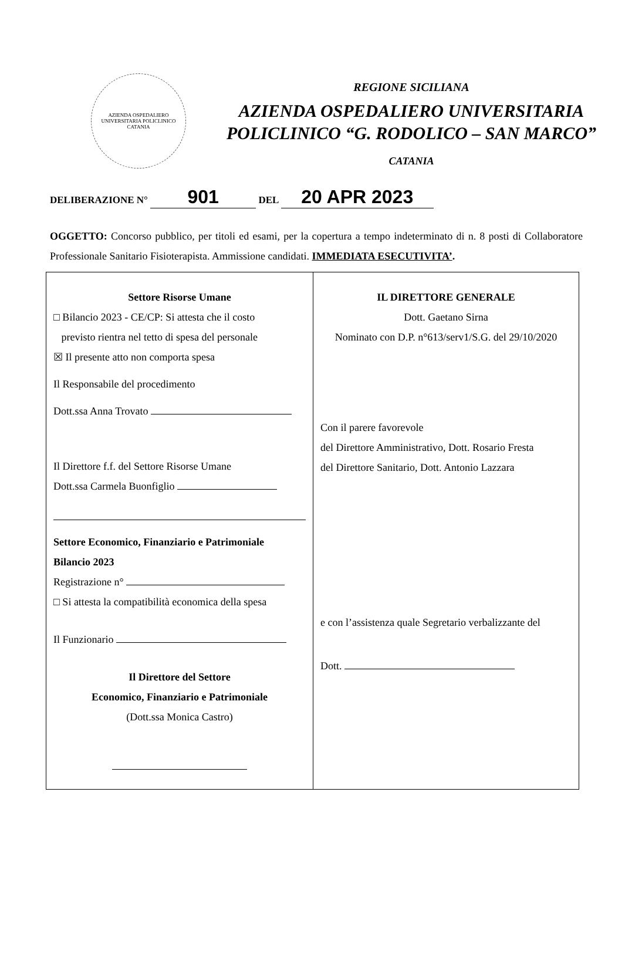AZIENDA OSPEDALIERO UNIVERSITARIA POLICLINICO
CATANIA
REGIONE SICILIANA
AZIENDA OSPEDALIERO UNIVERSITARIA
POLICLINICO “G. RODOLICO – SAN MARCO”
CATANIA
DELIBERAZIONE N° 901 DEL 20 APR 2023
OGGETTO: Concorso pubblico, per titoli ed esami, per la copertura a tempo indeterminato di n. 8 posti di Collaboratore Professionale Sanitario Fisioterapista. Ammissione candidati. IMMEDIATA ESECUTIVITA’.
Settore Risorse Umane
□ Bilancio 2023 - CE/CP: Si attesta che il costo
previsto rientra nel tetto di spesa del personale
☒ Il presente atto non comporta spesa
Il Responsabile del procedimento
Dott.ssa Anna Trovato
Il Direttore f.f. del Settore Risorse Umane
Dott.ssa Carmela Buonfiglio
Settore Economico, Finanziario e Patrimoniale
Bilancio 2023
Registrazione n°
□ Si attesta la compatibilità economica della spesa
Il Funzionario
Il Direttore del Settore
Economico, Finanziario e Patrimoniale
(Dott.ssa Monica Castro)
IL DIRETTORE GENERALE
Dott. Gaetano Sirna
Nominato con D.P. n°613/serv1/S.G. del 29/10/2020
Con il parere favorevole
del Direttore Amministrativo, Dott. Rosario Fresta
del Direttore Sanitario, Dott. Antonio Lazzara
e con l’assistenza quale Segretario verbalizzante del
Dott.